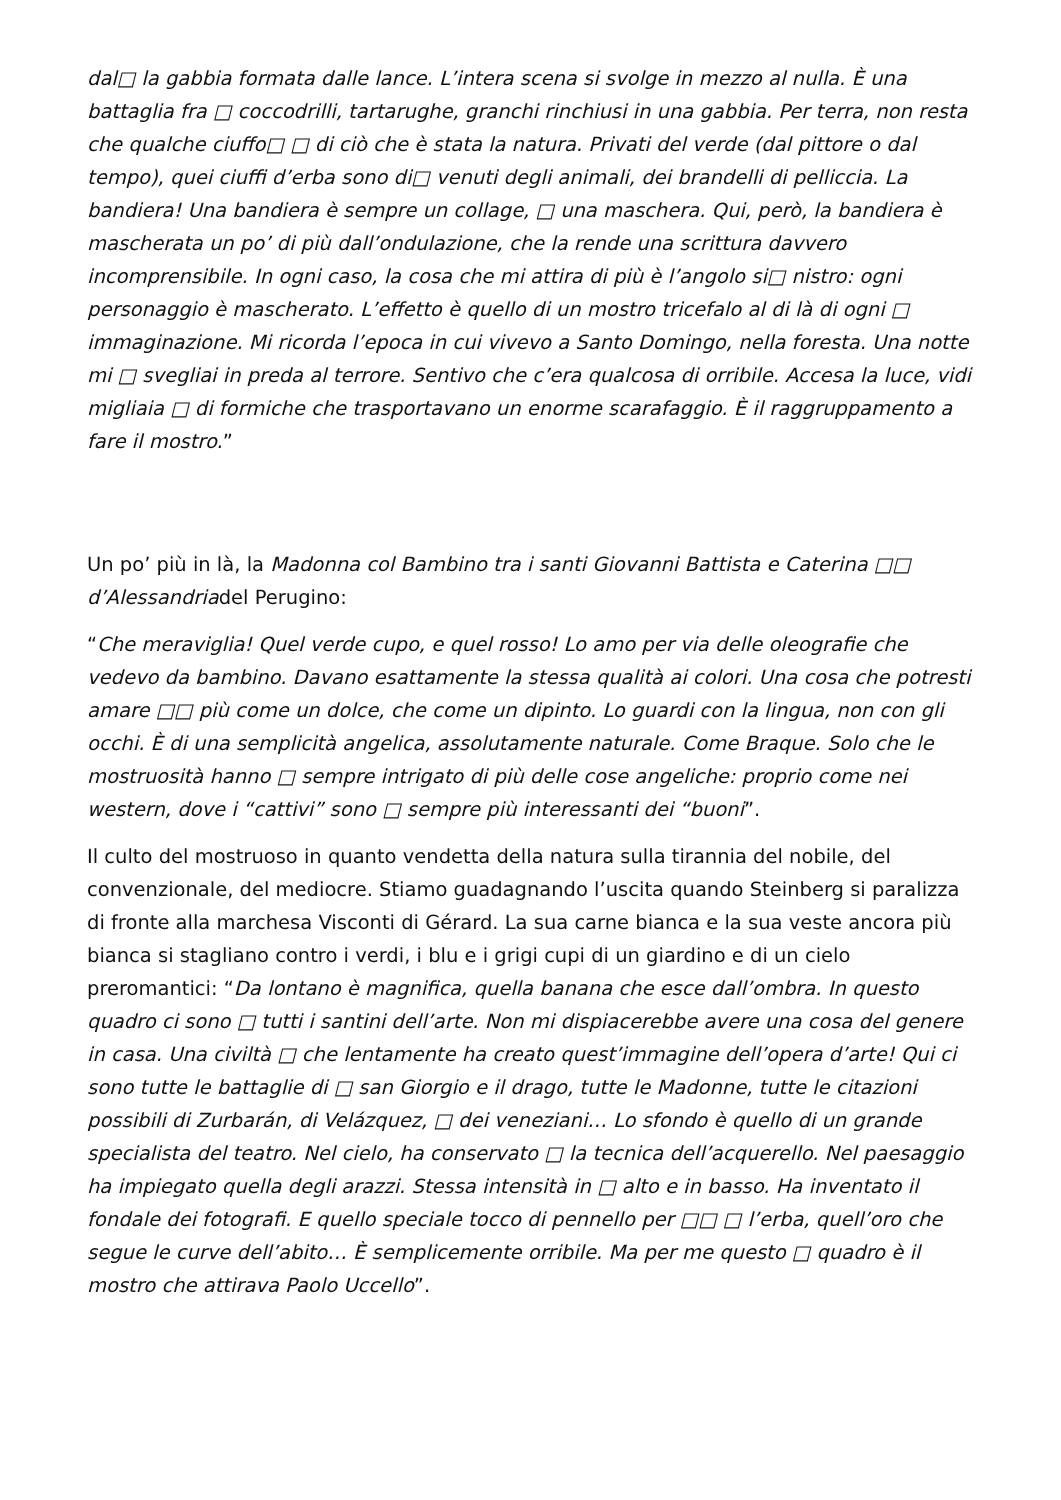dal□ la gabbia formata dalle lance. L’intera scena si svolge in mezzo al nulla. È una battaglia fra □ coccodrilli, tartarughe, granchi rinchiusi in una gabbia. Per terra, non resta che qualche ciuffo□ □ di ciò che è stata la natura. Privati del verde (dal pittore o dal tempo), quei ciuffi d’erba sono di□ venuti degli animali, dei brandelli di pelliccia. La bandiera! Una bandiera è sempre un collage, □ una maschera. Qui, però, la bandiera è mascherata un po’ di più dall’ondulazione, che la rende una scrittura davvero incomprensibile. In ogni caso, la cosa che mi attira di più è l’angolo si□ nistro: ogni personaggio è mascherato. L’effetto è quello di un mostro tricefalo al di là di ogni □ immaginazione. Mi ricorda l’epoca in cui vivevo a Santo Domingo, nella foresta. Una notte mi □ svegliai in preda al terrore. Sentivo che c’era qualcosa di orribile. Accesa la luce, vidi migliaia □ di formiche che trasportavano un enorme scarafaggio. È il raggruppamento a fare il mostro.”
Un po’ più in là, la Madonna col Bambino tra i santi Giovanni Battista e Caterina □□ d’Alessandriadel Perugino:
“Che meraviglia! Quel verde cupo, e quel rosso! Lo amo per via delle oleografie che vedevo da bambino. Davano esattamente la stessa qualità ai colori. Una cosa che potresti amare □□ più come un dolce, che come un dipinto. Lo guardi con la lingua, non con gli occhi. È di una semplicità angelica, assolutamente naturale. Come Braque. Solo che le mostruosità hanno □ sempre intrigato di più delle cose angeliche: proprio come nei western, dove i “cattivi” sono □ sempre più interessanti dei “buoni”.
Il culto del mostruoso in quanto vendetta della natura sulla tirannia del nobile, del convenzionale, del mediocre. Stiamo guadagnando l’uscita quando Steinberg si paralizza di fronte alla marchesa Visconti di Gérard. La sua carne bianca e la sua veste ancora più bianca si stagliano contro i verdi, i blu e i grigi cupi di un giardino e di un cielo preromantici: “Da lontano è magnifica, quella banana che esce dall’ombra. In questo quadro ci sono □ tutti i santini dell’arte. Non mi dispiacerebbe avere una cosa del genere in casa. Una civiltà □ che lentamente ha creato quest’immagine dell’opera d’arte! Qui ci sono tutte le battaglie di □ san Giorgio e il drago, tutte le Madonne, tutte le citazioni possibili di Zurbarán, di Velázquez, □ dei veneziani… Lo sfondo è quello di un grande specialista del teatro. Nel cielo, ha conservato □ la tecnica dell’acquerello. Nel paesaggio ha impiegato quella degli arazzi. Stessa intensità in □ alto e in basso. Ha inventato il fondale dei fotografi. E quello speciale tocco di pennello per □□ □ l’erba, quell’oro che segue le curve dell’abito… È semplicemente orribile. Ma per me questo □ quadro è il mostro che attirava Paolo Uccello”.